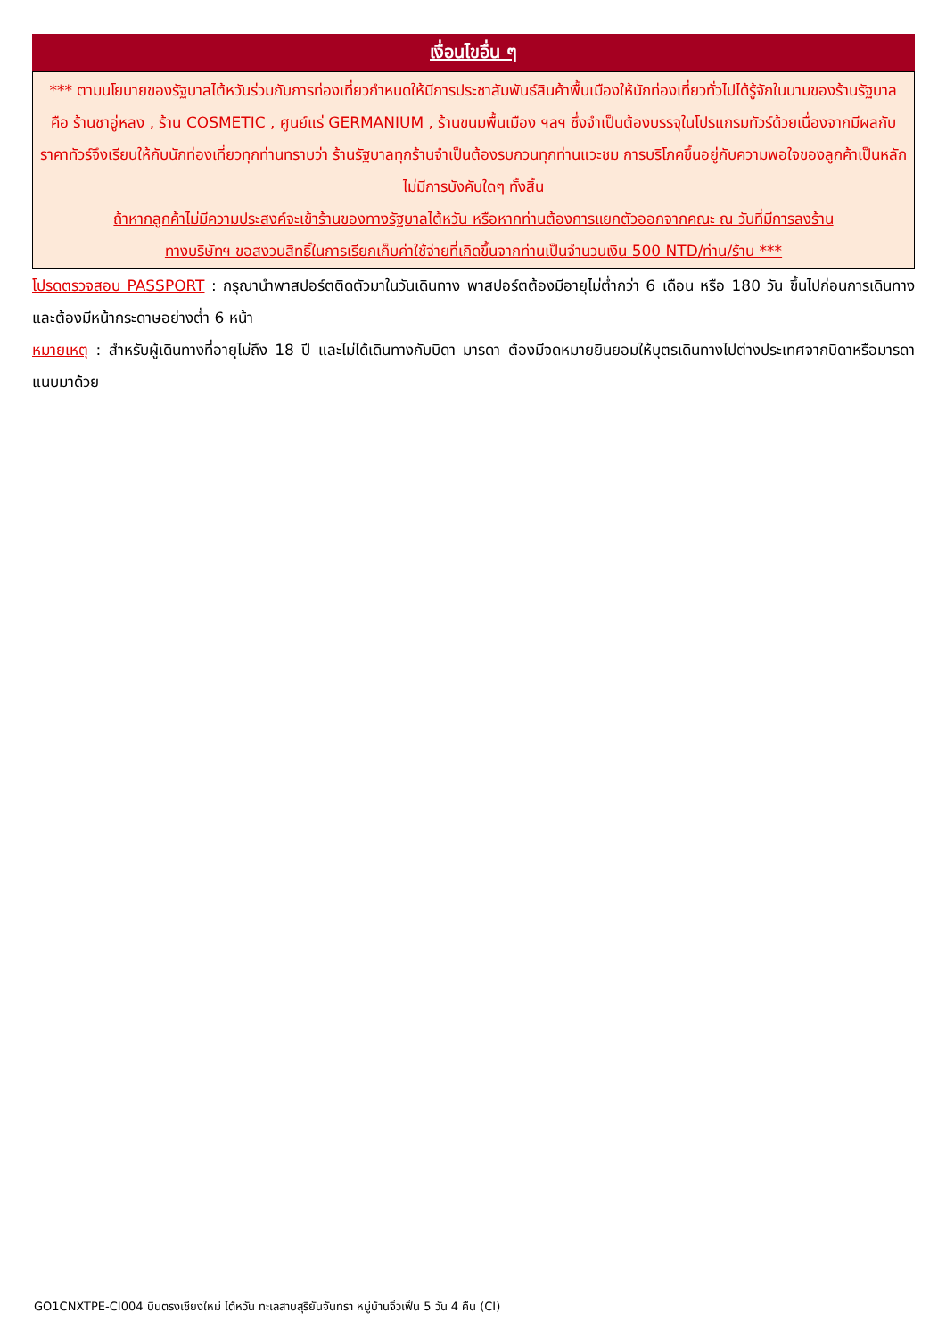เงื่อนไขอื่น ๆ
*** ตามนโยบายของรัฐบาลไต้หวันร่วมกับการท่องเที่ยวกำหนดให้มีการประชาสัมพันธ์สินค้าพื้นเมืองให้นักท่องเที่ยวทั่วไปได้รู้จักในนามของร้านรัฐบาล คือ ร้านชาอู่หลง , ร้าน COSMETIC , ศูนย์แร่ GERMANIUM , ร้านขนมพื้นเมือง ฯลฯ ซึ่งจำเป็นต้องบรรจุในโปรแกรมทัวร์ด้วยเนื่องจากมีผลกับราคาทัวร์จึงเรียนให้กับนักท่องเที่ยวทุกท่านทราบว่า ร้านรัฐบาลทุกร้านจำเป็นต้องรบกวนทุกท่านแวะชม การบริโภคขึ้นอยู่กับความพอใจของลูกค้าเป็นหลัก ไม่มีการบังคับใดๆ ทั้งสิ้น
ถ้าหากลูกค้าไม่มีความประสงค์จะเข้าร้านของทางรัฐบาลไต้หวัน หรือหากท่านต้องการแยกตัวออกจากคณะ ณ วันที่มีการลงร้าน
ทางบริษัทฯ ขอสงวนสิทธิ์ในการเรียกเก็บค่าใช้จ่ายที่เกิดขึ้นจากท่านเป็นจำนวนเงิน 500 NTD/ท่าน/ร้าน ***
โปรดตรวจสอบ PASSPORT : กรุณานำพาสปอร์ตติดตัวมาในวันเดินทาง พาสปอร์ตต้องมีอายุไม่ต่ำกว่า 6 เดือน หรือ 180 วัน ขึ้นไปก่อนการเดินทาง และต้องมีหน้ากระดาษอย่างต่ำ 6 หน้า
หมายเหตุ : สำหรับผู้เดินทางที่อายุไม่ถึง 18 ปี และไม่ได้เดินทางกับบิดา มารดา ต้องมีจดหมายยินยอมให้บุตรเดินทางไปต่างประเทศจากบิดาหรือมารดาแนบมาด้วย
GO1CNXTPE-CI004 บินตรงเชียงใหม่ ไต้หวัน ทะเลสาบสุริยันจันทรา หมู่บ้านจิ่วเฟิ่น 5 วัน 4 คืน (CI)